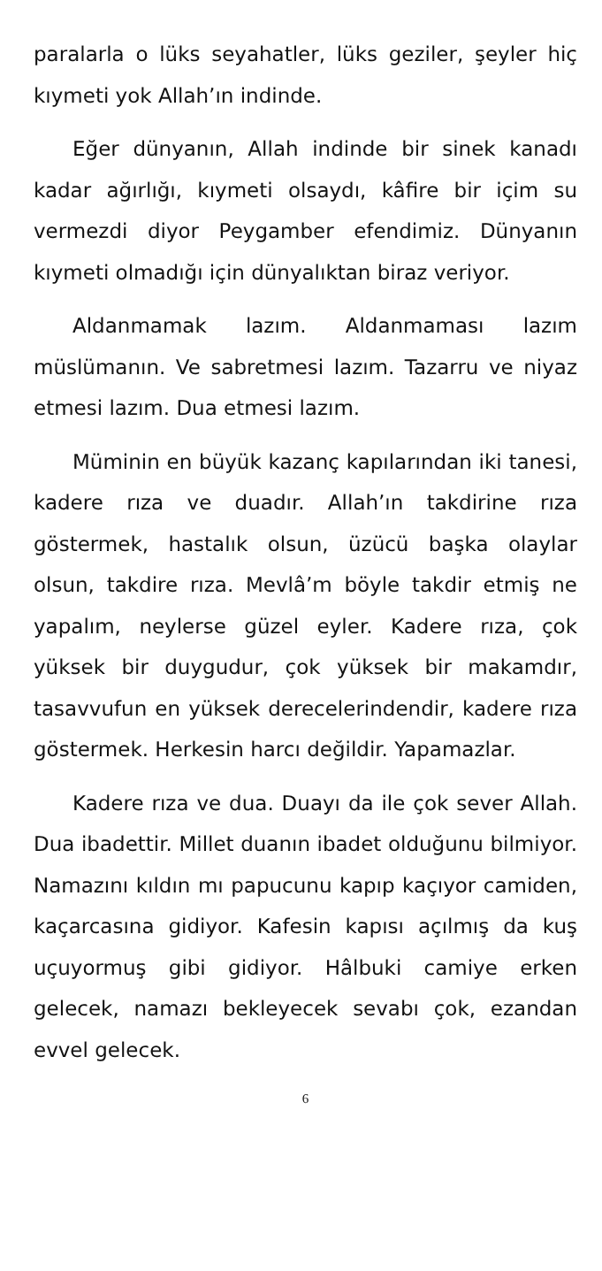paralarla o lüks seyahatler, lüks geziler, şeyler hiç kıymeti yok Allah’ın indinde.
Eğer dünyanın, Allah indinde bir sinek kanadı kadar ağırlığı, kıymeti olsaydı, kâfire bir içim su vermezdi diyor Peygamber efendimiz. Dünyanın kıymeti olmadığı için dünyalıktan biraz veriyor.
Aldanmamak lazım. Aldanmaması lazım müslümanın. Ve sabretmesi lazım. Tazarru ve niyaz etmesi lazım. Dua etmesi lazım.
Müminin en büyük kazanç kapılarından iki tanesi, kadere rıza ve duadır. Allah’ın takdirine rıza göstermek, hastalık olsun, üzücü başka olaylar olsun, takdire rıza. Mevlâ’m böyle takdir etmiş ne yapalım, neylerse güzel eyler. Kadere rıza, çok yüksek bir duygudur, çok yüksek bir makamdır, tasavvufun en yüksek derecelerindendir, kadere rıza göstermek. Herkesin harcı değildir. Yapamazlar.
Kadere rıza ve dua. Duayı da ile çok sever Allah. Dua ibadettir. Millet duanın ibadet olduğunu bilmiyor. Namazını kıldın mı papucunu kapıp kaçıyor camiden, kaçarcasına gidiyor. Kafesin kapısı açılmış da kuş uçuyormuş gibi gidiyor. Hâlbuki camiye erken gelecek, namazı bekleyecek sevabı çok, ezandan evvel gelecek.
6